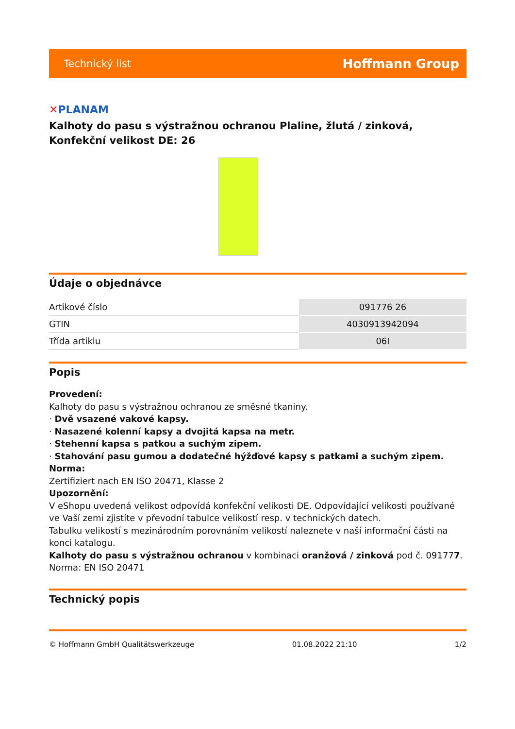Technický list Hoffmann Group
✕PLANAM
Kalhoty do pasu s výstražnou ochranou Plaline, žlutá / zinková, Konfekční velikost DE: 26
Údaje o objednávce
| Artikové číslo | 091776 26 |
| GTIN | 4030913942094 |
| Třída artiklu | 06I |
Popis
Provedení:
Kalhoty do pasu s výstražnou ochranou ze směsné tkaniny.
· Dvě vsazené vakové kapsy.
· Nasazené kolenní kapsy a dvojitá kapsa na metr.
· Stehenní kapsa s patkou a suchým zipem.
· Stahování pasu gumou a dodatečné hýžďové kapsy s patkami a suchým zipem.
Norma:
Zertifiziert nach EN ISO 20471, Klasse 2
Upozornění:
V eShopu uvedená velikost odpovídá konfekční velikosti DE. Odpovídající velikosti používané ve Vaší zemi zjistíte v převodní tabulce velikostí resp. v technických datech.
Tabulku velikostí s mezinárodním porovnáním velikostí naleznete v naší informační části na konci katalogu.
Kalhoty do pasu s výstražnou ochranou v kombinaci oranžová / zinková pod č. 091777.
Norma: EN ISO 20471
Technický popis
© Hoffmann GmbH Qualitätswerkzeuge 01.08.2022 21:10 1/2